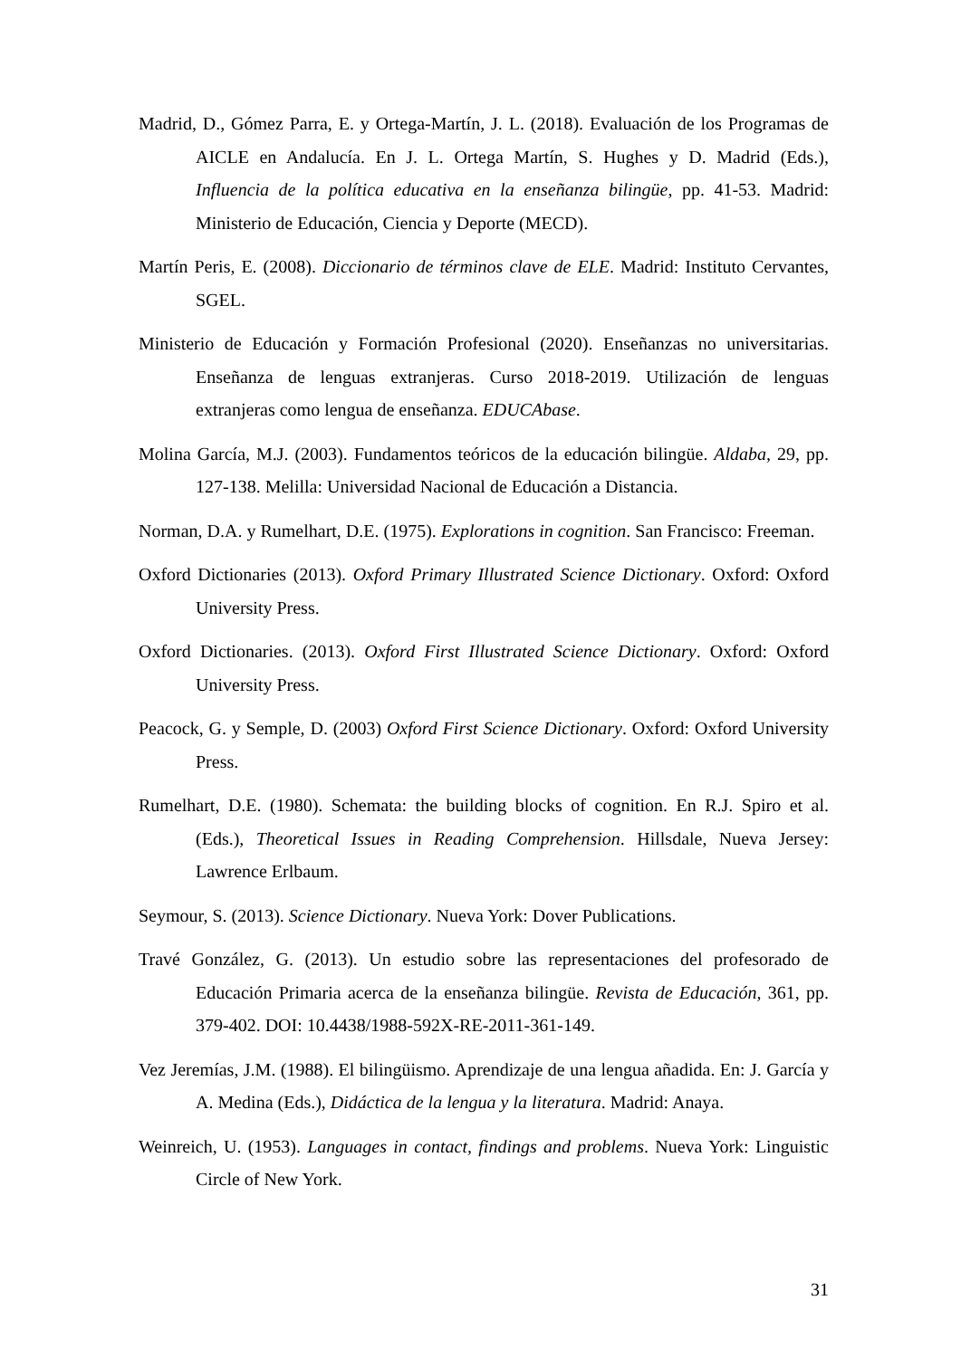Madrid, D., Gómez Parra, E. y Ortega-Martín, J. L. (2018). Evaluación de los Programas de AICLE en Andalucía. En J. L. Ortega Martín, S. Hughes y D. Madrid (Eds.), Influencia de la política educativa en la enseñanza bilingüe, pp. 41-53. Madrid: Ministerio de Educación, Ciencia y Deporte (MECD).
Martín Peris, E. (2008). Diccionario de términos clave de ELE. Madrid: Instituto Cervantes, SGEL.
Ministerio de Educación y Formación Profesional (2020). Enseñanzas no universitarias. Enseñanza de lenguas extranjeras. Curso 2018-2019. Utilización de lenguas extranjeras como lengua de enseñanza. EDUCAbase.
Molina García, M.J. (2003). Fundamentos teóricos de la educación bilingüe. Aldaba, 29, pp. 127-138. Melilla: Universidad Nacional de Educación a Distancia.
Norman, D.A. y Rumelhart, D.E. (1975). Explorations in cognition. San Francisco: Freeman.
Oxford Dictionaries (2013). Oxford Primary Illustrated Science Dictionary. Oxford: Oxford University Press.
Oxford Dictionaries. (2013). Oxford First Illustrated Science Dictionary. Oxford: Oxford University Press.
Peacock, G. y Semple, D. (2003) Oxford First Science Dictionary. Oxford: Oxford University Press.
Rumelhart, D.E. (1980). Schemata: the building blocks of cognition. En R.J. Spiro et al. (Eds.), Theoretical Issues in Reading Comprehension. Hillsdale, Nueva Jersey: Lawrence Erlbaum.
Seymour, S. (2013). Science Dictionary. Nueva York: Dover Publications.
Travé González, G. (2013). Un estudio sobre las representaciones del profesorado de Educación Primaria acerca de la enseñanza bilingüe. Revista de Educación, 361, pp. 379-402. DOI: 10.4438/1988-592X-RE-2011-361-149.
Vez Jeremías, J.M. (1988). El bilingüismo. Aprendizaje de una lengua añadida. En: J. García y A. Medina (Eds.), Didáctica de la lengua y la literatura. Madrid: Anaya.
Weinreich, U. (1953). Languages in contact, findings and problems. Nueva York: Linguistic Circle of New York.
31